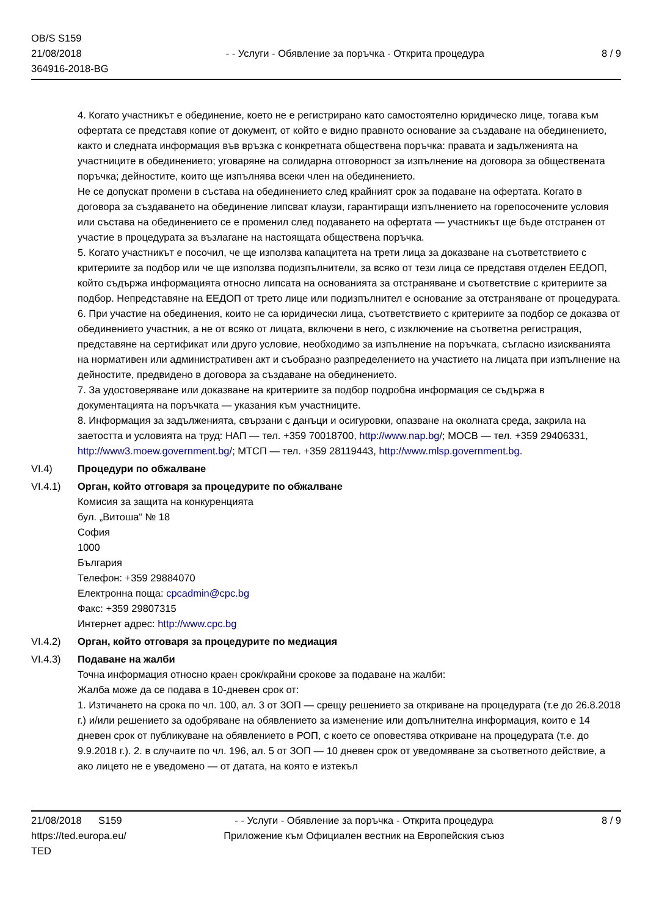OB/S S159
21/08/2018
364916-2018-BG
- - Услуги - Обявление за поръчка - Открита процедура
8 / 9
4. Когато участникът е обединение, което не е регистрирано като самостоятелно юридическо лице, тогава към офертата се представя копие от документ, от който е видно правното основание за създаване на обединението, както и следната информация във връзка с конкретната обществена поръчка: правата и задълженията на участниците в обединението; уговаряне на солидарна отговорност за изпълнение на договора за обществената поръчка; дейностите, които ще изпълнява всеки член на обединението.
Не се допускат промени в състава на обединението след крайният срок за подаване на офертата. Когато в договора за създаването на обединение липсват клаузи, гарантиращи изпълнението на горепосочените условия или състава на обединението се е променил след подаването на офертата — участникът ще бъде отстранен от участие в процедурата за възлагане на настоящата обществена поръчка.
5. Когато участникът е посочил, че ще използва капацитета на трети лица за доказване на съответствието с критериите за подбор или че ще използва подизпълнители, за всяко от тези лица се представя отделен ЕЕДОП, който съдържа информацията относно липсата на основанията за отстраняване и съответствие с критериите за подбор. Непредставяне на ЕЕДОП от трето лице или подизпълнител е основание за отстраняване от процедурата.
6. При участие на обединения, които не са юридически лица, съответствието с критериите за подбор се доказва от обединението участник, а не от всяко от лицата, включени в него, с изключение на съответна регистрация, представяне на сертификат или друго условие, необходимо за изпълнение на поръчката, съгласно изискванията на нормативен или административен акт и съобразно разпределението на участието на лицата при изпълнение на дейностите, предвидено в договора за създаване на обединението.
7. За удостоверяване или доказване на критериите за подбор подробна информация се съдържа в документацията на поръчката — указания към участниците.
8. Информация за задълженията, свързани с данъци и осигуровки, опазване на околната среда, закрила на заетостта и условията на труд: НАП — тел. +359 70018700, http://www.nap.bg/; МОСВ — тел. +359 29406331, http://www3.moew.government.bg/; МТСП — тел. +359 28119443, http://www.mlsp.government.bg.
VI.4) Процедури по обжалване
VI.4.1) Орган, който отговаря за процедурите по обжалване
Комисия за защита на конкуренцията
бул. „Витоша“ № 18
София
1000
България
Телефон: +359 29884070
Електронна поща: cpcadmin@cpc.bg
Факс: +359 29807315
Интернет адрес: http://www.cpc.bg
VI.4.2) Орган, който отговаря за процедурите по медиация
VI.4.3) Подаване на жалби
Точна информация относно краен срок/крайни срокове за подаване на жалби:
Жалба може да се подава в 10-дневен срок от:
1. Изтичането на срока по чл. 100, ал. 3 от ЗОП — срещу решението за откриване на процедурата (т.е до 26.8.2018 г.) и/или решението за одобряване на обявлението за изменение или допълнителна информация, които е 14 дневен срок от публикуване на обявлението в РОП, с което се оповестява откриване на процедурата (т.е. до 9.9.2018 г.). 2. в случаите по чл. 196, ал. 5 от ЗОП — 10 дневен срок от уведомяване за съответното действие, а ако лицето не е уведомено — от датата, на която е изтекъл
21/08/2018 S159
https://ted.europa.eu/
TED
- - Услуги - Обявление за поръчка - Открита процедура
Приложение към Официален вестник на Европейския съюз
8 / 9